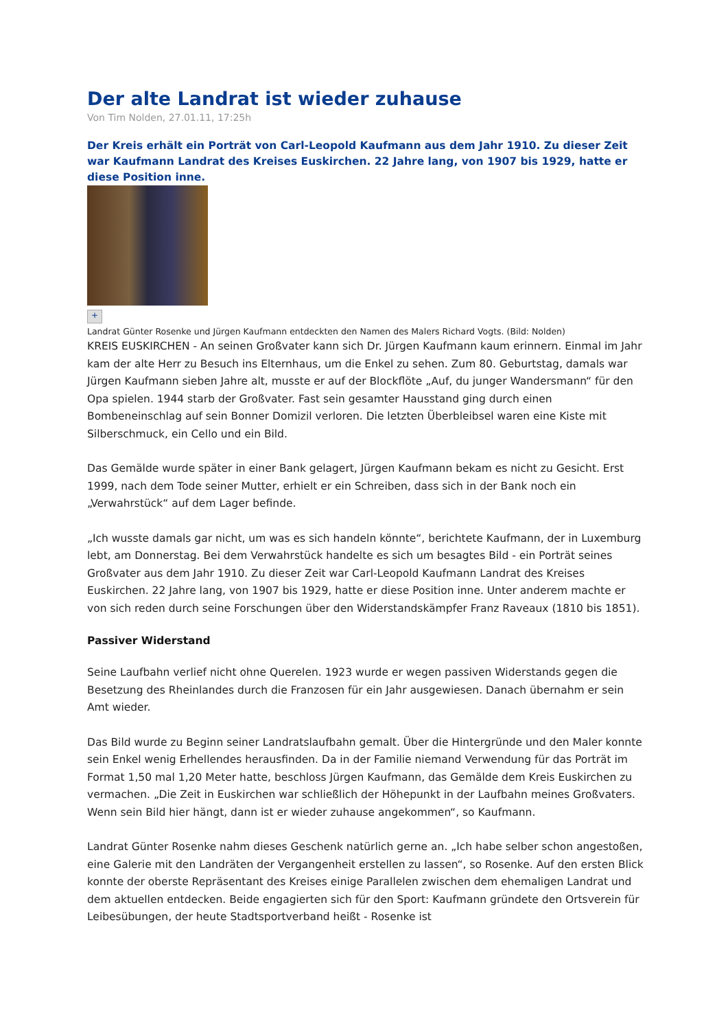Der alte Landrat ist wieder zuhause
Von Tim Nolden, 27.01.11, 17:25h
Der Kreis erhält ein Porträt von Carl-Leopold Kaufmann aus dem Jahr 1910. Zu dieser Zeit war Kaufmann Landrat des Kreises Euskirchen. 22 Jahre lang, von 1907 bis 1929, hatte er diese Position inne.
+
Landrat Günter Rosenke und Jürgen Kaufmann entdeckten den Namen des Malers Richard Vogts. (Bild: Nolden)
KREIS EUSKIRCHEN - An seinen Großvater kann sich Dr. Jürgen Kaufmann kaum erinnern. Einmal im Jahr kam der alte Herr zu Besuch ins Elternhaus, um die Enkel zu sehen. Zum 80. Geburtstag, damals war Jürgen Kaufmann sieben Jahre alt, musste er auf der Blockflöte „Auf, du junger Wandersmann“ für den Opa spielen. 1944 starb der Großvater. Fast sein gesamter Hausstand ging durch einen Bombeneinschlag auf sein Bonner Domizil verloren. Die letzten Überbleibsel waren eine Kiste mit Silberschmuck, ein Cello und ein Bild.
Das Gemälde wurde später in einer Bank gelagert, Jürgen Kaufmann bekam es nicht zu Gesicht. Erst 1999, nach dem Tode seiner Mutter, erhielt er ein Schreiben, dass sich in der Bank noch ein „Verwahrstück“ auf dem Lager befinde.
„Ich wusste damals gar nicht, um was es sich handeln könnte“, berichtete Kaufmann, der in Luxemburg lebt, am Donnerstag. Bei dem Verwahrstück handelte es sich um besagtes Bild - ein Porträt seines Großvater aus dem Jahr 1910. Zu dieser Zeit war Carl-Leopold Kaufmann Landrat des Kreises Euskirchen. 22 Jahre lang, von 1907 bis 1929, hatte er diese Position inne. Unter anderem machte er von sich reden durch seine Forschungen über den Widerstandskämpfer Franz Raveaux (1810 bis 1851).
Passiver Widerstand
Seine Laufbahn verlief nicht ohne Querelen. 1923 wurde er wegen passiven Widerstands gegen die Besetzung des Rheinlandes durch die Franzosen für ein Jahr ausgewiesen. Danach übernahm er sein Amt wieder.
Das Bild wurde zu Beginn seiner Landratslaufbahn gemalt. Über die Hintergründe und den Maler konnte sein Enkel wenig Erhellendes herausfinden. Da in der Familie niemand Verwendung für das Porträt im Format 1,50 mal 1,20 Meter hatte, beschloss Jürgen Kaufmann, das Gemälde dem Kreis Euskirchen zu vermachen. „Die Zeit in Euskirchen war schließlich der Höhepunkt in der Laufbahn meines Großvaters. Wenn sein Bild hier hängt, dann ist er wieder zuhause angekommen“, so Kaufmann.
Landrat Günter Rosenke nahm dieses Geschenk natürlich gerne an. „Ich habe selber schon angestoßen, eine Galerie mit den Landräten der Vergangenheit erstellen zu lassen“, so Rosenke. Auf den ersten Blick konnte der oberste Repräsentant des Kreises einige Parallelen zwischen dem ehemaligen Landrat und dem aktuellen entdecken. Beide engagierten sich für den Sport: Kaufmann gründete den Ortsverein für Leibesübungen, der heute Stadtsportverband heißt - Rosenke ist